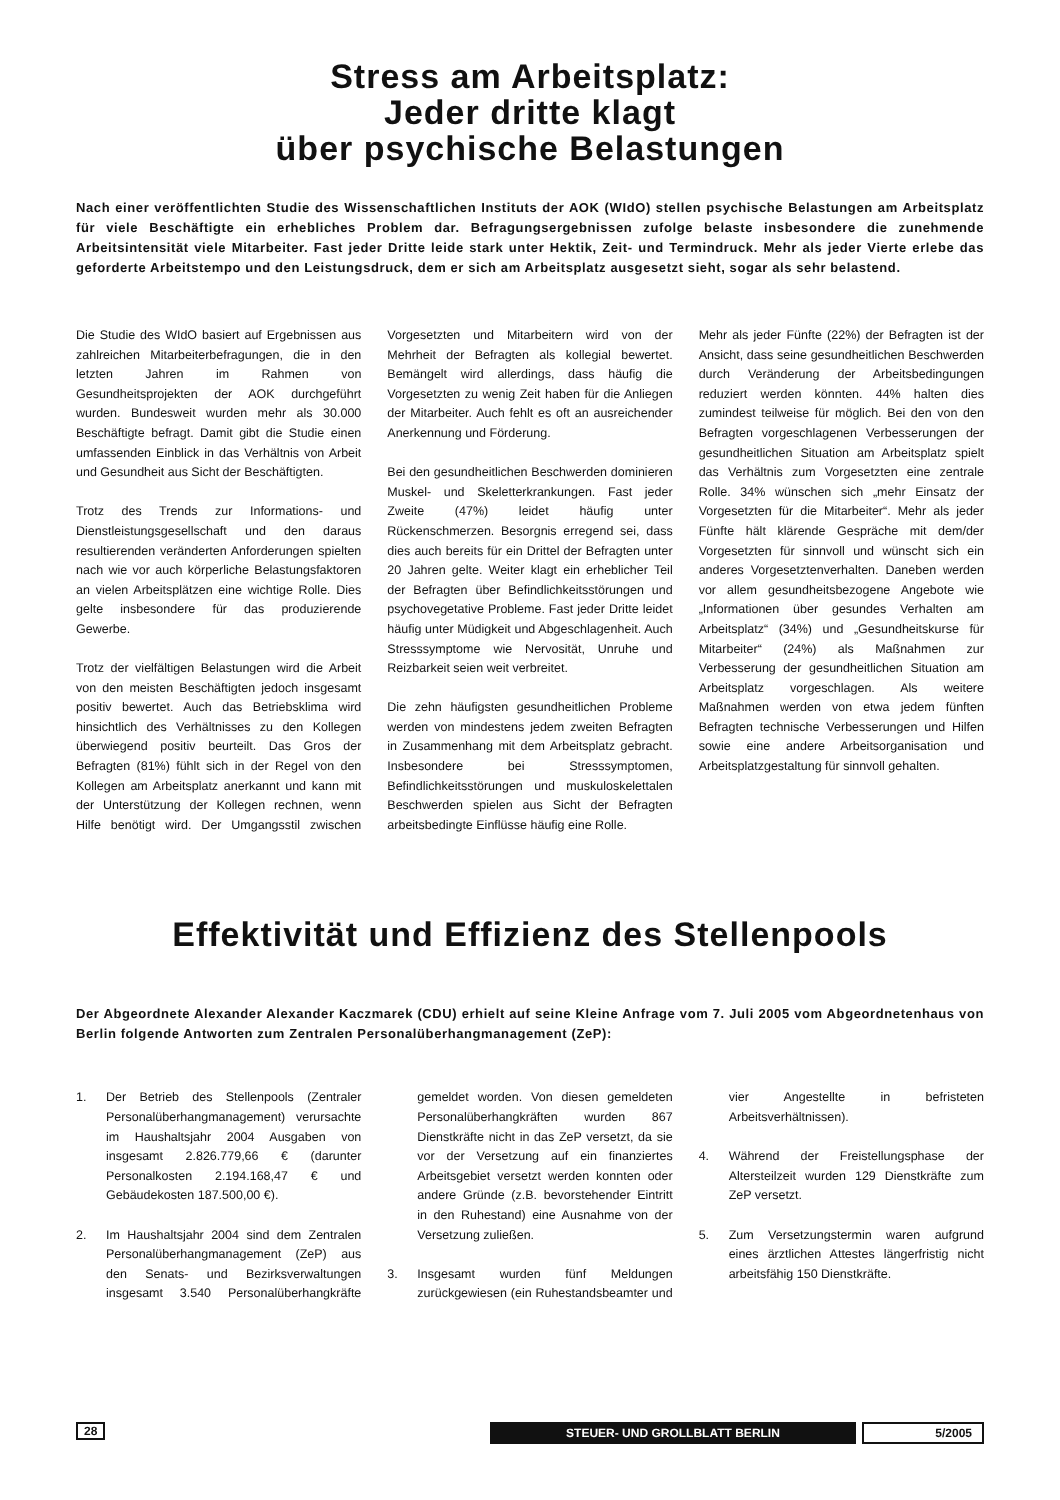Stress am Arbeitsplatz:
Jeder dritte klagt
über psychische Belastungen
Nach einer veröffentlichten Studie des Wissenschaftlichen Instituts der AOK (WIdO) stellen psychische Belastungen am Arbeitsplatz für viele Beschäftigte ein erhebliches Problem dar. Befragungsergebnissen zufolge belaste insbesondere die zunehmende Arbeitsintensität viele Mitarbeiter. Fast jeder Dritte leide stark unter Hektik, Zeit- und Termindruck. Mehr als jeder Vierte erlebe das geforderte Arbeitstempo und den Leistungsdruck, dem er sich am Arbeitsplatz ausgesetzt sieht, sogar als sehr belastend.
Die Studie des WIdO basiert auf Ergebnissen aus zahlreichen Mitarbeiterbefragungen, die in den letzten Jahren im Rahmen von Gesundheitsprojekten der AOK durchgeführt wurden. Bundesweit wurden mehr als 30.000 Beschäftigte befragt. Damit gibt die Studie einen umfassenden Einblick in das Verhältnis von Arbeit und Gesundheit aus Sicht der Beschäftigten.
Trotz des Trends zur Informations- und Dienstleistungsgesellschaft und den daraus resultierenden veränderten Anforderungen spielten nach wie vor auch körperliche Belastungsfaktoren an vielen Arbeitsplätzen eine wichtige Rolle. Dies gelte insbesondere für das produzierende Gewerbe.
Trotz der vielfältigen Belastungen wird die Arbeit von den meisten Beschäftigten jedoch insgesamt positiv bewertet. Auch das Betriebsklima wird hinsichtlich des Verhältnisses zu den Kollegen überwiegend positiv beurteilt. Das Gros der Befragten (81%) fühlt sich in der Regel von den Kollegen am Arbeitsplatz anerkannt und kann mit der Unterstützung der Kollegen rechnen, wenn Hilfe benötigt wird. Der Umgangsstil zwischen Vorgesetzten und Mitarbeitern wird von der Mehrheit der Befragten als kollegial bewertet. Bemängelt wird allerdings, dass häufig die Vorgesetzten zu wenig Zeit haben für die Anliegen der Mitarbeiter. Auch fehlt es oft an ausreichender Anerkennung und Förderung.
Bei den gesundheitlichen Beschwerden dominieren Muskel- und Skeletterkrankungen. Fast jeder Zweite (47%) leidet häufig unter Rückenschmerzen. Besorgnis erregend sei, dass dies auch bereits für ein Drittel der Befragten unter 20 Jahren gelte. Weiter klagt ein erheblicher Teil der Befragten über Befindlichkeitsstörungen und psychovegetative Probleme. Fast jeder Dritte leidet häufig unter Müdigkeit und Abgeschlagenheit. Auch Stresssymptome wie Nervosität, Unruhe und Reizbarkeit seien weit verbreitet.
Die zehn häufigsten gesundheitlichen Probleme werden von mindestens jedem zweiten Befragten in Zusammenhang mit dem Arbeitsplatz gebracht. Insbesondere bei Stresssymptomen, Befindlichkeitsstörungen und muskuloskelettalen Beschwerden spielen aus Sicht der Befragten arbeitsbedingte Einflüsse häufig eine Rolle.
Mehr als jeder Fünfte (22%) der Befragten ist der Ansicht, dass seine gesundheitlichen Beschwerden durch Veränderung der Arbeitsbedingungen reduziert werden könnten. 44% halten dies zumindest teilweise für möglich. Bei den von den Befragten vorgeschlagenen Verbesserungen der gesundheitlichen Situation am Arbeitsplatz spielt das Verhältnis zum Vorgesetzten eine zentrale Rolle. 34% wünschen sich „mehr Einsatz der Vorgesetzten für die Mitarbeiter“. Mehr als jeder Fünfte hält klärende Gespräche mit dem/der Vorgesetzten für sinnvoll und wünscht sich ein anderes Vorgesetztenverhalten. Daneben werden vor allem gesundheitsbezogene Angebote wie „Informationen über gesundes Verhalten am Arbeitsplatz“ (34%) und „Gesundheitskurse für Mitarbeiter“ (24%) als Maßnahmen zur Verbesserung der gesundheitlichen Situation am Arbeitsplatz vorgeschlagen. Als weitere Maßnahmen werden von etwa jedem fünften Befragten technische Verbesserungen und Hilfen sowie eine andere Arbeitsorganisation und Arbeitsplatzgestaltung für sinnvoll gehalten.
Effektivität und Effizienz des Stellenpools
Der Abgeordnete Alexander Alexander Kaczmarek (CDU) erhielt auf seine Kleine Anfrage vom 7. Juli 2005 vom Abgeordnetenhaus von Berlin folgende Antworten zum Zentralen Personalüberhangmanagement (ZeP):
1. Der Betrieb des Stellenpools (Zentraler Personalüberhangmanagement) verursachte im Haushaltsjahr 2004 Ausgaben von insgesamt 2.826.779,66 € (darunter Personalkosten 2.194.168,47 € und Gebäudekosten 187.500,00 €).
2. Im Haushaltsjahr 2004 sind dem Zentralen Personalüberhangmanagement (ZeP) aus den Senats- und Bezirksverwaltungen insgesamt 3.540 Personalüberhangkräfte gemeldet worden. Von diesen gemeldeten Personalüberhangkräften wurden 867 Dienstkräfte nicht in das ZeP versetzt, da sie vor der Versetzung auf ein finanziertes Arbeitsgebiet versetzt werden konnten oder andere Gründe (z.B. bevorstehender Eintritt in den Ruhestand) eine Ausnahme von der Versetzung zuließen.
3. Insgesamt wurden fünf Meldungen zurückgewiesen (ein Ruhestandsbeamter und vier Angestellte in befristeten Arbeitsverhältnissen).
4. Während der Freistellungsphase der Altersteilzeit wurden 129 Dienstkräfte zum ZeP versetzt.
5. Zum Versetzungstermin waren aufgrund eines ärztlichen Attestes längerfristig nicht arbeitsfähig 150 Dienstkräfte.
28 STEUER- UND GROLLBLATT BERLIN 5/2005